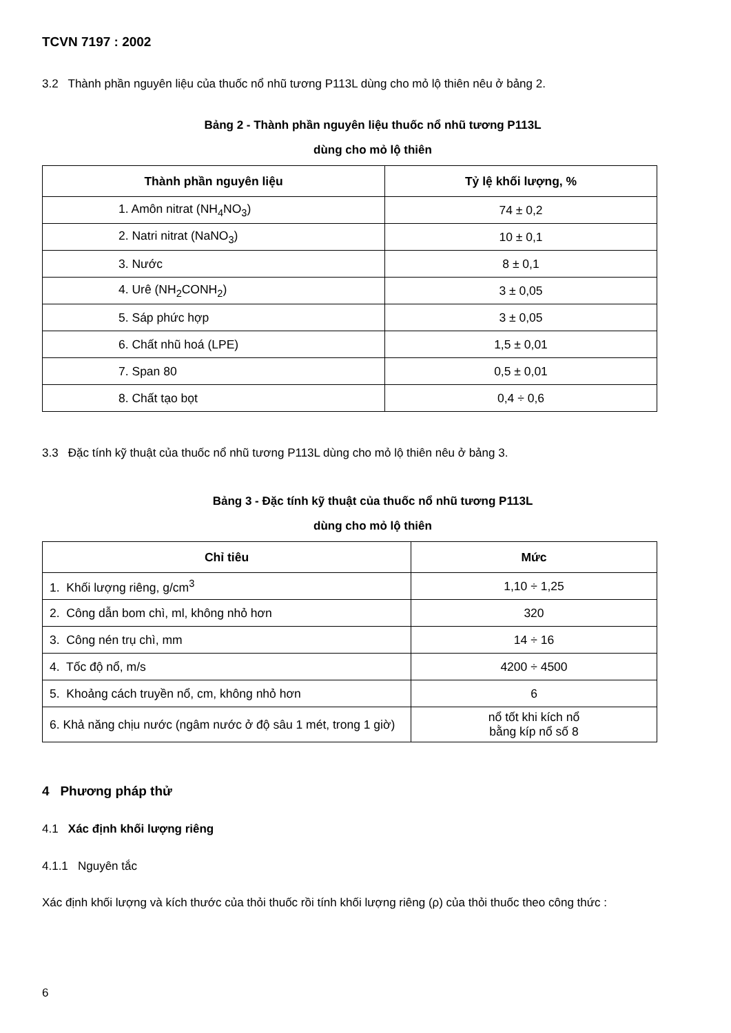TCVN 7197 : 2002
3.2 Thành phần nguyên liệu của thuốc nổ nhũ tương P113L dùng cho mỏ lộ thiên nêu ở bảng 2.
Bảng 2 - Thành phần nguyên liệu thuốc nổ nhũ tương P113L
dùng cho mỏ lộ thiên
| Thành phần nguyên liệu | Tỷ lệ khối lượng, % |
| --- | --- |
| 1. Amôn nitrat (NH<sub>4</sub>NO<sub>3</sub>) | 74 ± 0,2 |
| 2. Natri nitrat (NaNO<sub>3</sub>) | 10 ± 0,1 |
| 3. Nước | 8 ± 0,1 |
| 4. Urê (NH<sub>2</sub>CONH<sub>2</sub>) | 3 ± 0,05 |
| 5. Sáp phức hợp | 3 ± 0,05 |
| 6. Chất nhũ hoá (LPE) | 1,5 ± 0,01 |
| 7. Span 80 | 0,5 ± 0,01 |
| 8. Chất tạo bọt | 0,4 ÷ 0,6 |
3.3 Đặc tính kỹ thuật của thuốc nổ nhũ tương P113L dùng cho mỏ lộ thiên nêu ở bảng 3.
Bảng 3 - Đặc tính kỹ thuật của thuốc nổ nhũ tương P113L
dùng cho mỏ lộ thiên
| Chỉ tiêu | Mức |
| --- | --- |
| 1. Khối lượng riêng, g/cm<sup>3</sup> | 1,10 ÷ 1,25 |
| 2. Công dẫn bom chì, ml, không nhỏ hơn | 320 |
| 3. Công nén trụ chì, mm | 14 ÷ 16 |
| 4. Tốc độ nổ, m/s | 4200 ÷ 4500 |
| 5. Khoảng cách truyền nổ, cm, không nhỏ hơn | 6 |
| 6. Khả năng chịu nước (ngâm nước ở độ sâu 1 mét, trong 1 giờ) | nổ tốt khi kích nổ bằng kíp nổ số 8 |
4 Phương pháp thử
4.1 Xác định khối lượng riêng
4.1.1 Nguyên tắc
Xác định khối lượng và kích thước của thỏi thuốc rồi tính khối lượng riêng (ρ) của thỏi thuốc theo công thức :
6